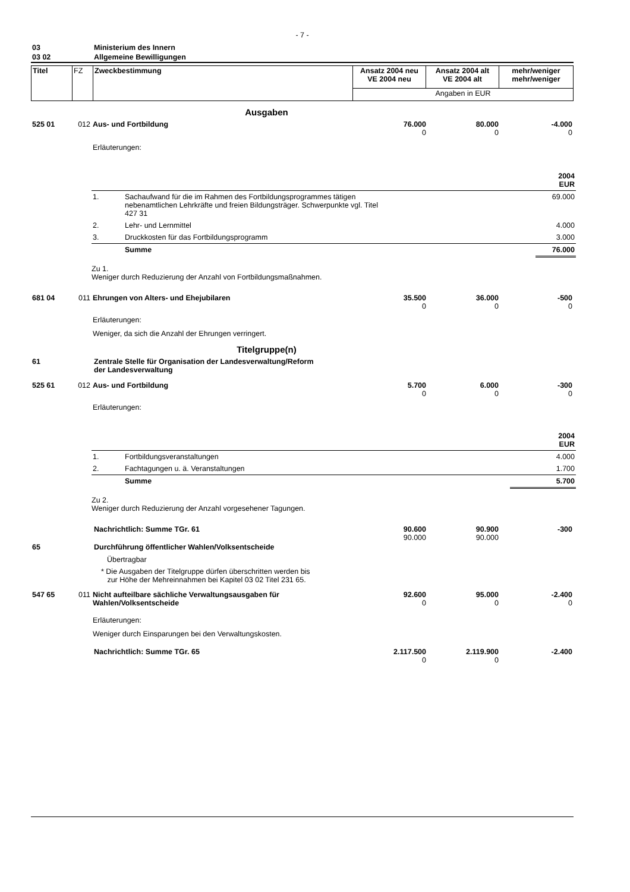- 7 -
| 03 | Ministerium des Innern |
| 03 02 | Allgemeine Bewilligungen |
| Titel | FZ | Zweckbestimmung | Ansatz 2004 neu VE 2004 neu | Ansatz 2004 alt VE 2004 alt | mehr/weniger mehr/weniger |
| | | | Angaben in EUR | | |
Ausgaben
| 525 01 | 012 | Aus- und Fortbildung | 76.000 0 | 80.000 0 | -4.000 0 |
| | | Erläuterungen: | | | |
| 2004 EUR | | |
| 1. | Sachaufwand für die im Rahmen des Fortbildungsprogrammes tätigen nebenamtlichen Lehrkräfte und freien Bildungsträger. Schwerpunkte vgl. Titel 427 31 | 69.000 |
| 2. | Lehr- und Lernmittel | 4.000 |
| 3. | Druckkosten für das Fortbildungsprogramm | 3.000 |
| | Summe | 76.000 |
Zu 1.
Weniger durch Reduzierung der Anzahl von Fortbildungsmaßnahmen.
| 681 04 | 011 | Ehrungen von Alters- und Ehejubilaren | 35.500 0 | 36.000 0 | -500 0 |
| | | Erläuterungen: | | | |
| | | Weniger, da sich die Anzahl der Ehrungen verringert. | | | |
Titelgruppe(n)
| 61 | Zentrale Stelle für Organisation der Landesverwaltung/Reform der Landesverwaltung |
| 525 61 | 012 | Aus- und Fortbildung | 5.700 0 | 6.000 0 | -300 0 |
| | | Erläuterungen: | | | |
| 2004 EUR | | |
| 1. | Fortbildungsveranstaltungen | 4.000 |
| 2. | Fachtagungen u. ä. Veranstaltungen | 1.700 |
| | Summe | 5.700 |
Zu 2.
Weniger durch Reduzierung der Anzahl vorgesehener Tagungen.
| | Nachrichtlich: Summe TGr. 61 | 90.600 90.000 | 90.900 90.000 | -300 |
| 65 | Durchführung öffentlicher Wahlen/Volksentscheide | | | |
| | Übertragbar | | | |
| | * Die Ausgaben der Titelgruppe dürfen überschritten werden bis zur Höhe der Mehreinnahmen bei Kapitel 03 02 Titel 231 65. | | | |
| 547 65 | 011 | Nicht aufteilbare sächliche Verwaltungsausgaben für Wahlen/Volksentscheide | 92.600 0 | 95.000 0 | -2.400 0 |
| | | Erläuterungen: | | | |
| | | Weniger durch Einsparungen bei den Verwaltungskosten. | | | |
| | Nachrichtlich: Summe TGr. 65 | 2.117.500 0 | 2.119.900 0 | -2.400 |